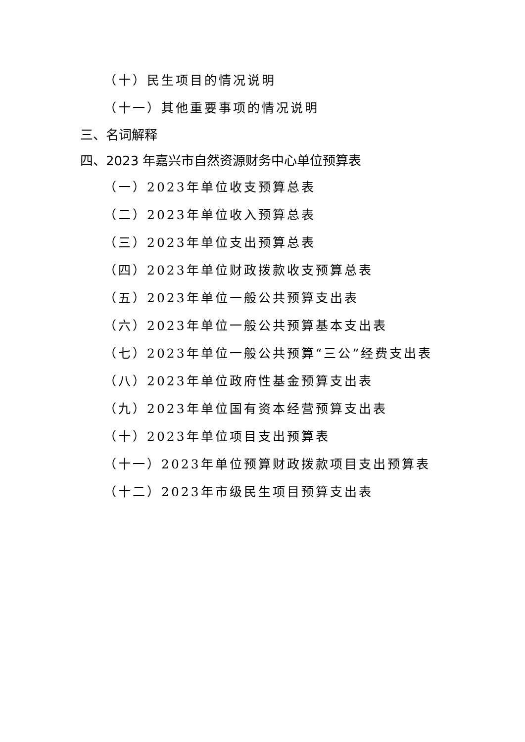（十）民生项目的情况说明
（十一）其他重要事项的情况说明
三、名词解释
四、2023 年嘉兴市自然资源财务中心单位预算表
（一）2023年单位收支预算总表
（二）2023年单位收入预算总表
（三）2023年单位支出预算总表
（四）2023年单位财政拨款收支预算总表
（五）2023年单位一般公共预算支出表
（六）2023年单位一般公共预算基本支出表
（七）2023年单位一般公共预算“三公”经费支出表
（八）2023年单位政府性基金预算支出表
（九）2023年单位国有资本经营预算支出表
（十）2023年单位项目支出预算表
（十一）2023年单位预算财政拨款项目支出预算表
（十二）2023年市级民生项目预算支出表